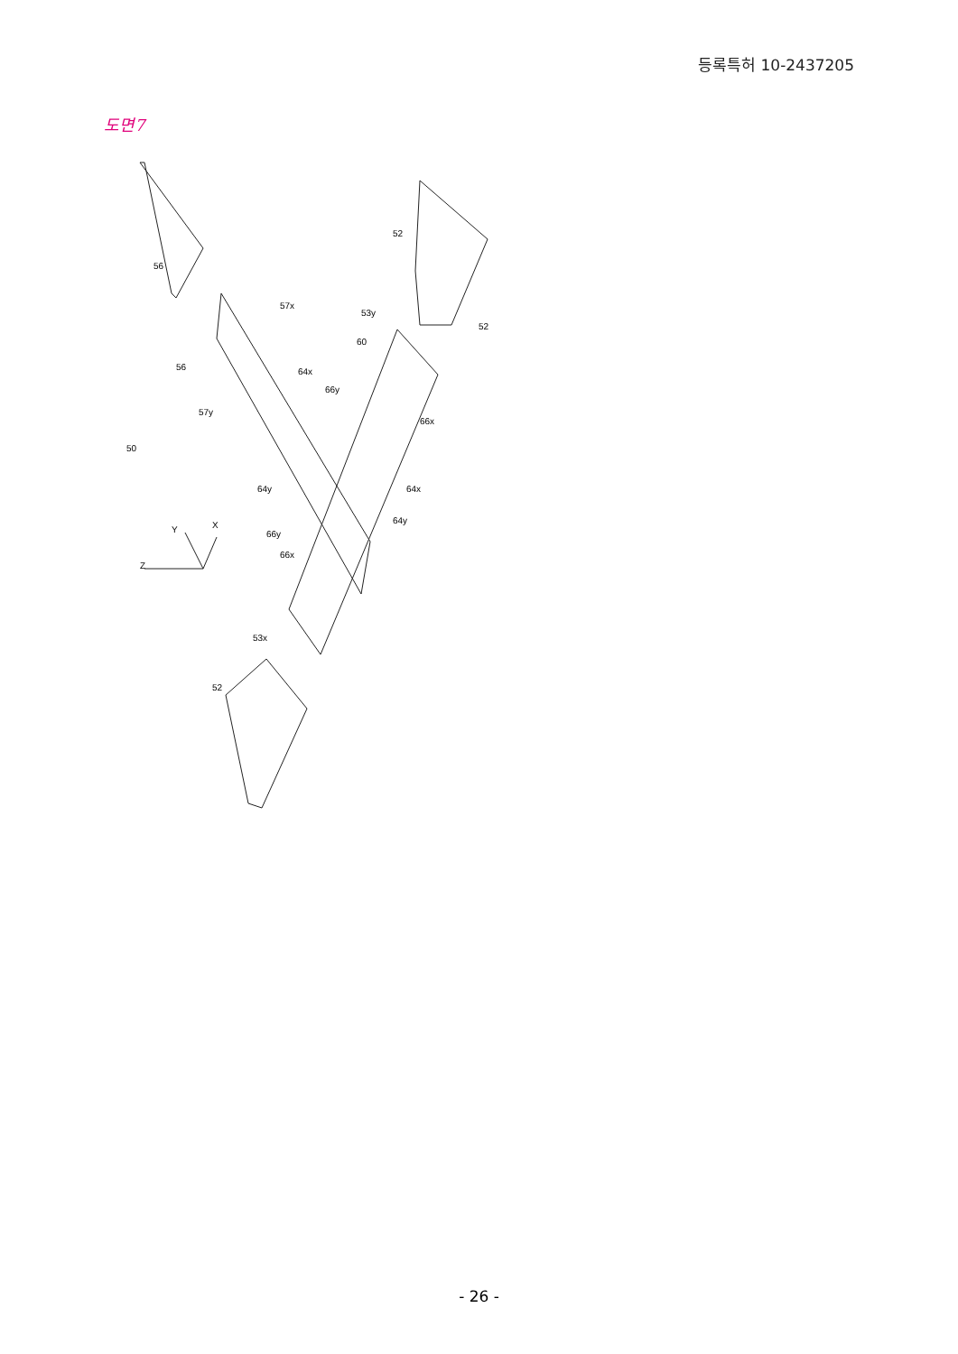등록특허 10-2437205
도면7
56
52
52
57x
53y
60
56
64x
66y
57y
66x
50
64y
64x
64y
66y
66x
Z
Y
X
53x
52
- 26 -